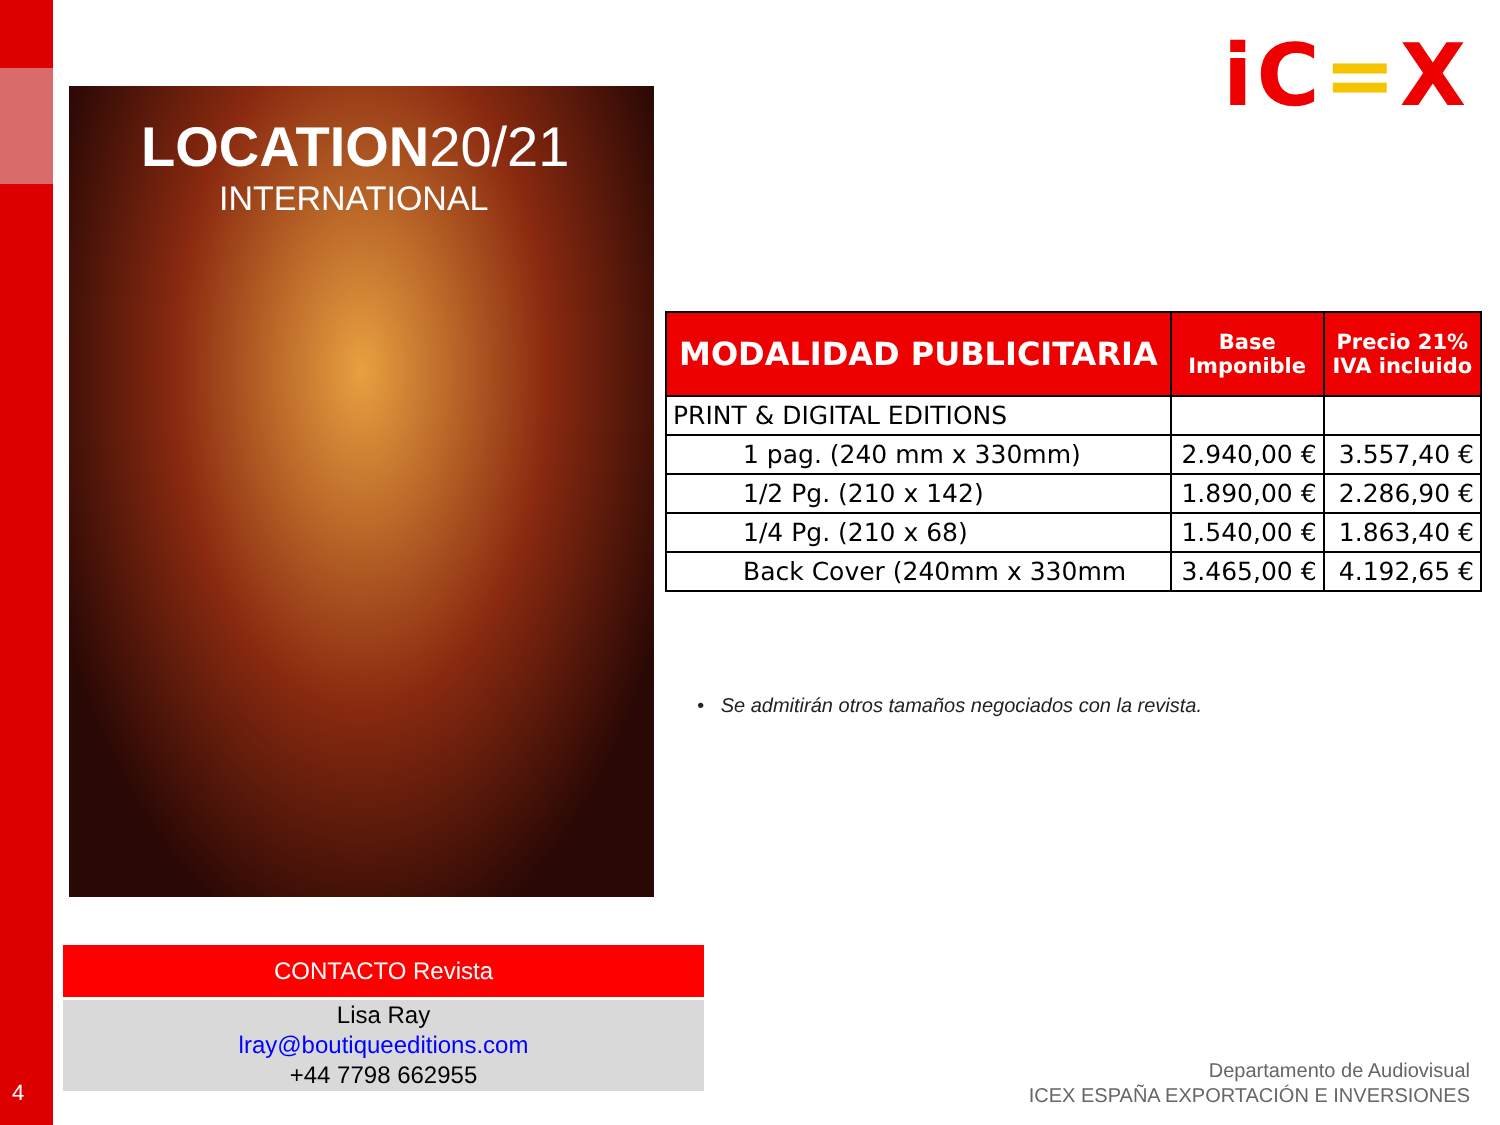iC=X
LOCATION20/21
INTERNATIONAL
| MODALIDAD PUBLICITARIA | Base Imponible | Precio 21% IVA incluido |
| --- | --- | --- |
| PRINT & DIGITAL EDITIONS | | |
| 1 pag. (240 mm x 330mm) | 2.940,00 € | 3.557,40 € |
| 1/2 Pg. (210 x 142) | 1.890,00 € | 2.286,90 € |
| 1/4 Pg. (210 x 68) | 1.540,00 € | 1.863,40 € |
| Back Cover (240mm x 330mm | 3.465,00 € | 4.192,65 € |
• Se admitirán otros tamaños negociados con la revista.
CONTACTO Revista
Lisa Ray
lray@boutiqueeditions.com
+44 7798 662955
4
Departamento de Audiovisual
ICEX ESPAÑA EXPORTACIÓN E INVERSIONES